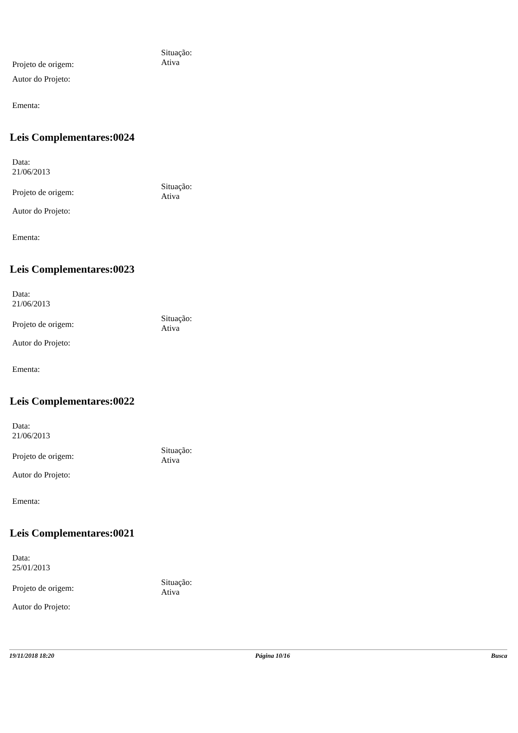Projeto de origem:
Situação:
Ativa
Autor do Projeto:
Ementa:
Leis Complementares:0024
Data:
21/06/2013
Projeto de origem:
Situação:
Ativa
Autor do Projeto:
Ementa:
Leis Complementares:0023
Data:
21/06/2013
Projeto de origem:
Situação:
Ativa
Autor do Projeto:
Ementa:
Leis Complementares:0022
Data:
21/06/2013
Projeto de origem:
Situação:
Ativa
Autor do Projeto:
Ementa:
Leis Complementares:0021
Data:
25/01/2013
Projeto de origem:
Situação:
Ativa
Autor do Projeto:
19/11/2018 18:20 Página 10/16 Busca